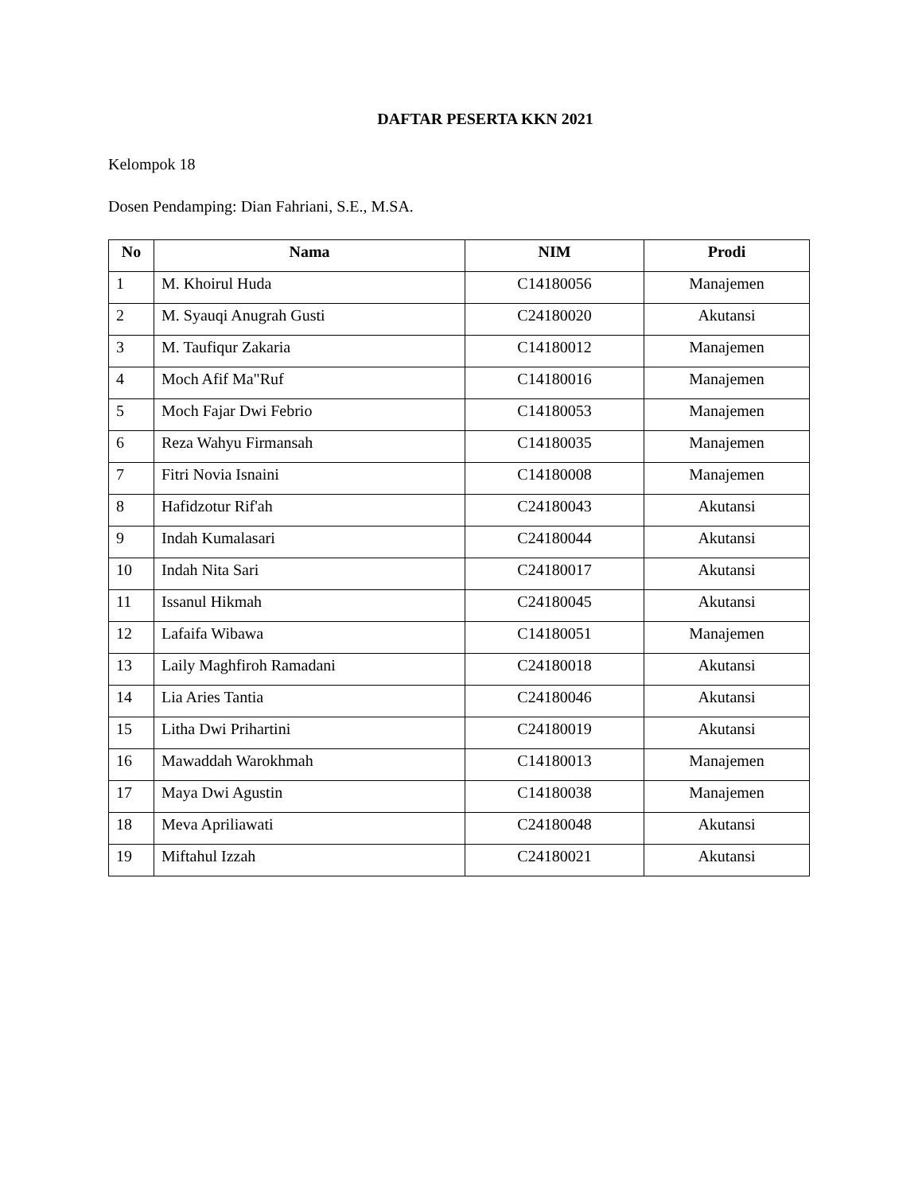DAFTAR PESERTA KKN 2021
Kelompok 18
Dosen Pendamping: Dian Fahriani, S.E., M.SA.
| No | Nama | NIM | Prodi |
| --- | --- | --- | --- |
| 1 | M. Khoirul Huda | C14180056 | Manajemen |
| 2 | M. Syauqi Anugrah Gusti | C24180020 | Akutansi |
| 3 | M. Taufiqur Zakaria | C14180012 | Manajemen |
| 4 | Moch Afif Ma"Ruf | C14180016 | Manajemen |
| 5 | Moch Fajar Dwi Febrio | C14180053 | Manajemen |
| 6 | Reza Wahyu Firmansah | C14180035 | Manajemen |
| 7 | Fitri Novia Isnaini | C14180008 | Manajemen |
| 8 | Hafidzotur Rif'ah | C24180043 | Akutansi |
| 9 | Indah Kumalasari | C24180044 | Akutansi |
| 10 | Indah Nita Sari | C24180017 | Akutansi |
| 11 | Issanul Hikmah | C24180045 | Akutansi |
| 12 | Lafaifa Wibawa | C14180051 | Manajemen |
| 13 | Laily Maghfiroh Ramadani | C24180018 | Akutansi |
| 14 | Lia Aries Tantia | C24180046 | Akutansi |
| 15 | Litha Dwi Prihartini | C24180019 | Akutansi |
| 16 | Mawaddah Warokhmah | C14180013 | Manajemen |
| 17 | Maya Dwi Agustin | C14180038 | Manajemen |
| 18 | Meva Apriliawati | C24180048 | Akutansi |
| 19 | Miftahul Izzah | C24180021 | Akutansi |